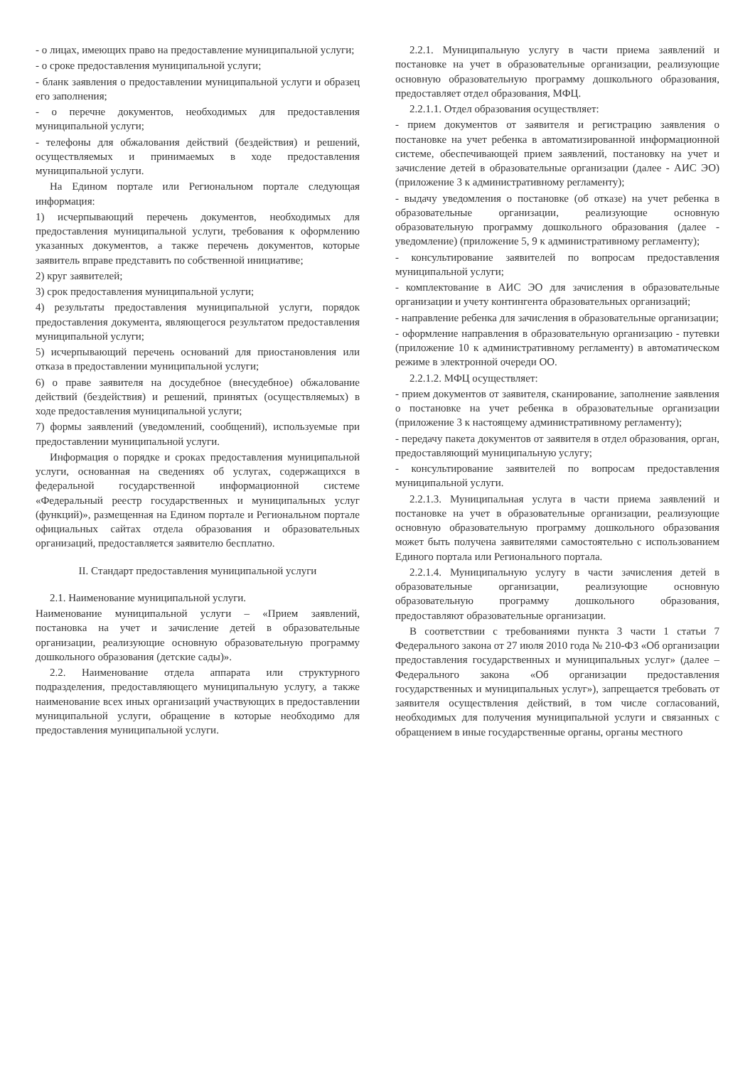- о лицах, имеющих право на предоставление муниципальной услуги;
- о сроке предоставления муниципальной услуги;
- бланк заявления о предоставлении муниципальной услуги и образец его заполнения;
- о перечне документов, необходимых для предоставления муниципальной услуги;
- телефоны для обжалования действий (бездействия) и решений, осуществляемых и принимаемых в ходе предоставления муниципальной услуги.
На Едином портале или Региональном портале следующая информация:
1) исчерпывающий перечень документов, необходимых для предоставления муниципальной услуги, требования к оформлению указанных документов, а также перечень документов, которые заявитель вправе представить по собственной инициативе;
2) круг заявителей;
3) срок предоставления муниципальной услуги;
4) результаты предоставления муниципальной услуги, порядок предоставления документа, являющегося результатом предоставления муниципальной услуги;
5) исчерпывающий перечень оснований для приостановления или отказа в предоставлении муниципальной услуги;
6) о праве заявителя на досудебное (внесудебное) обжалование действий (бездействия) и решений, принятых (осуществляемых) в ходе предоставления муниципальной услуги;
7) формы заявлений (уведомлений, сообщений), используемые при предоставлении муниципальной услуги.
Информация о порядке и сроках предоставления муниципальной услуги, основанная на сведениях об услугах, содержащихся в федеральной государственной информационной системе «Федеральный реестр государственных и муниципальных услуг (функций)», размещенная на Едином портале и Региональном портале официальных сайтах отдела образования и образовательных организаций, предоставляется заявителю бесплатно.
II. Стандарт предоставления муниципальной услуги
2.1. Наименование муниципальной услуги.
Наименование муниципальной услуги – «Прием заявлений, постановка на учет и зачисление детей в образовательные организации, реализующие основную образовательную программу дошкольного образования (детские сады)».
2.2. Наименование отдела аппарата или структурного подразделения, предоставляющего муниципальную услугу, а также наименование всех иных организаций участвующих в предоставлении муниципальной услуги, обращение в которые необходимо для предоставления муниципальной услуги.
2.2.1. Муниципальную услугу в части приема заявлений и постановке на учет в образовательные организации, реализующие основную образовательную программу дошкольного образования, предоставляет отдел образования, МФЦ.
2.2.1.1. Отдел образования осуществляет:
- прием документов от заявителя и регистрацию заявления о постановке на учет ребенка в автоматизированной информационной системе, обеспечивающей прием заявлений, постановку на учет и зачисление детей в образовательные организации (далее - АИС ЭО) (приложение 3 к административному регламенту);
- выдачу уведомления о постановке (об отказе) на учет ребенка в образовательные организации, реализующие основную образовательную программу дошкольного образования (далее - уведомление) (приложение 5, 9 к административному регламенту);
- консультирование заявителей по вопросам предоставления муниципальной услуги;
- комплектование в АИС ЭО для зачисления в образовательные организации и учету контингента образовательных организаций;
- направление ребенка для зачисления в образовательные организации;
- оформление направления в образовательную организацию - путевки (приложение 10 к административному регламенту) в автоматическом режиме в электронной очереди ОО.
2.2.1.2. МФЦ осуществляет:
- прием документов от заявителя, сканирование, заполнение заявления о постановке на учет ребенка в образовательные организации (приложение 3 к настоящему административному регламенту);
- передачу пакета документов от заявителя в отдел образования, орган, предоставляющий муниципальную услугу;
- консультирование заявителей по вопросам предоставления муниципальной услуги.
2.2.1.3. Муниципальная услуга в части приема заявлений и постановке на учет в образовательные организации, реализующие основную образовательную программу дошкольного образования может быть получена заявителями самостоятельно с использованием Единого портала или Регионального портала.
2.2.1.4. Муниципальную услугу в части зачисления детей в образовательные организации, реализующие основную образовательную программу дошкольного образования, предоставляют образовательные организации.
В соответствии с требованиями пункта 3 части 1 статьи 7 Федерального закона от 27 июля 2010 года № 210-ФЗ «Об организации предоставления государственных и муниципальных услуг» (далее – Федерального закона «Об организации предоставления государственных и муниципальных услуг»), запрещается требовать от заявителя осуществления действий, в том числе согласований, необходимых для получения муниципальной услуги и связанных с обращением в иные государственные органы, органы местного